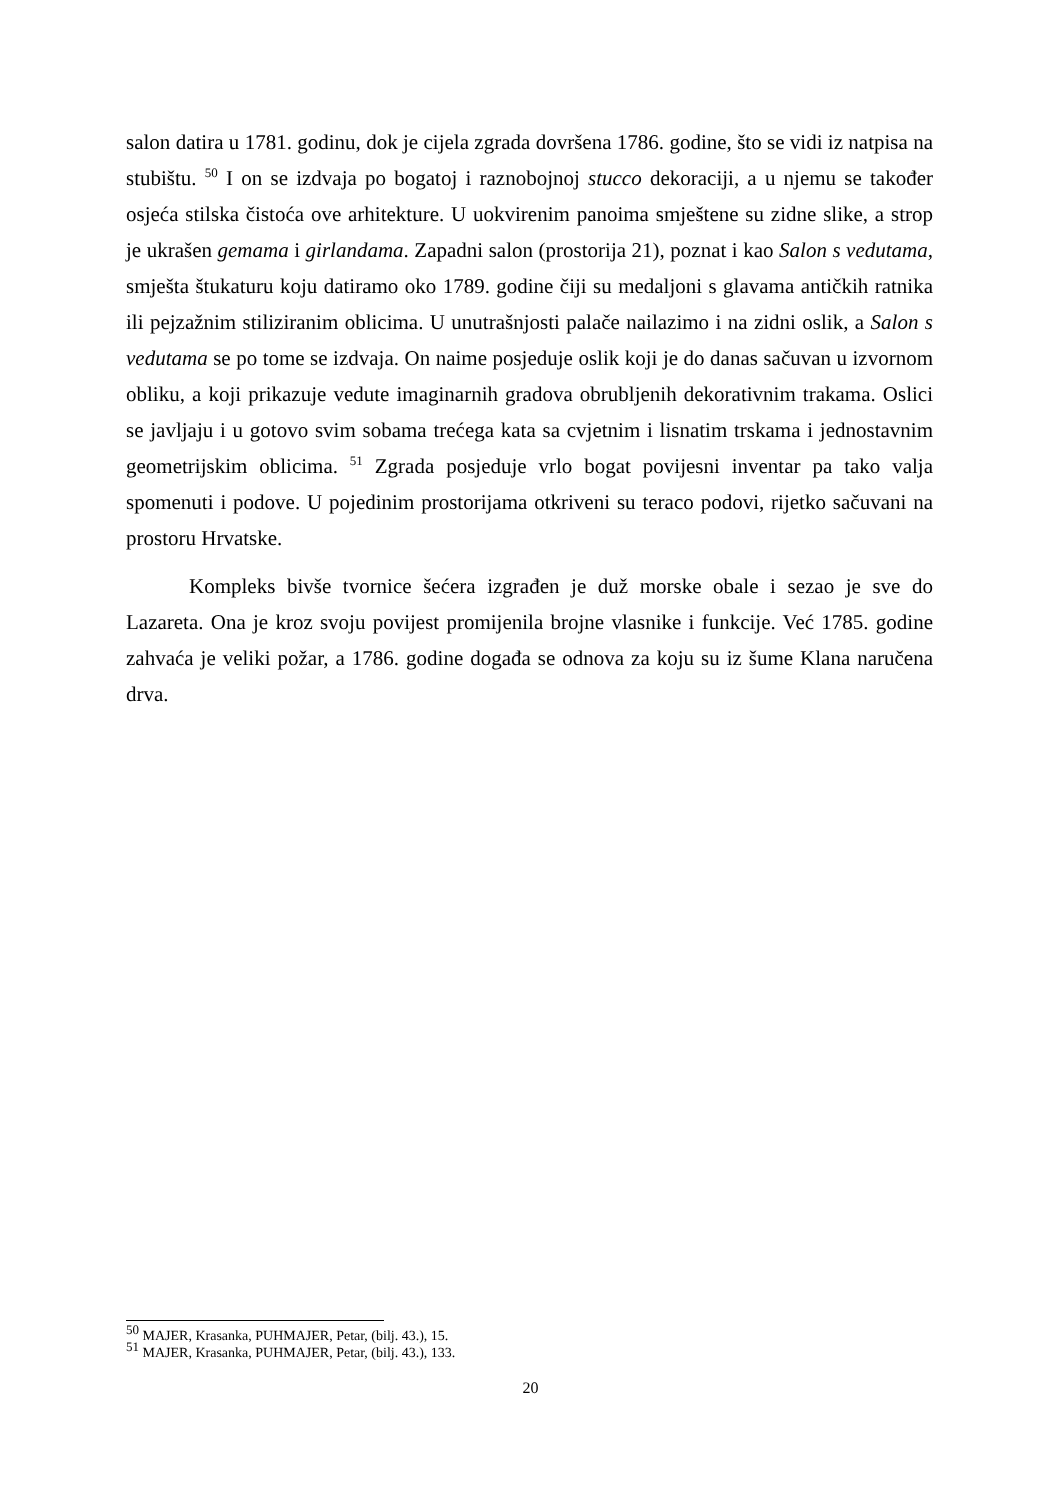salon datira u 1781. godinu, dok je cijela zgrada dovršena 1786. godine, što se vidi iz natpisa na stubištu. <sup>50</sup> I on se izdvaja po bogatoj i raznobojnoj stucco dekoraciji, a u njemu se također osjeća stilska čistoća ove arhitekture. U uokvirenim panoima smještene su zidne slike, a strop je ukrašen gemama i girlandama. Zapadni salon (prostorija 21), poznat i kao Salon s vedutama, smješta štukaturu koju datiramo oko 1789. godine čiji su medaljoni s glavama antičkih ratnika ili pejzažnim stiliziranim oblicima. U unutrašnjosti palače nailazimo i na zidni oslik, a Salon s vedutama se po tome se izdvaja. On naime posjeduje oslik koji je do danas sačuvan u izvornom obliku, a koji prikazuje vedute imaginarnih gradova obrubljenih dekorativnim trakama. Oslici se javljaju i u gotovo svim sobama trećega kata sa cvjetnim i lisnatim trskama i jednostavnim geometrijskim oblicima. <sup>51</sup> Zgrada posjeduje vrlo bogat povijesni inventar pa tako valja spomenuti i podove. U pojedinim prostorijama otkriveni su teraco podovi, rijetko sačuvani na prostoru Hrvatske.
Kompleks bivše tvornice šećera izgrađen je duž morske obale i sezao je sve do Lazareta. Ona je kroz svoju povijest promijenila brojne vlasnike i funkcije. Već 1785. godine zahvaća je veliki požar, a 1786. godine događa se odnova za koju su iz šume Klana naručena drva.
<sup>50</sup> MAJER, Krasanka, PUHMAJER, Petar, (bilj. 43.), 15.
<sup>51</sup> MAJER, Krasanka, PUHMAJER, Petar, (bilj. 43.), 133.
20